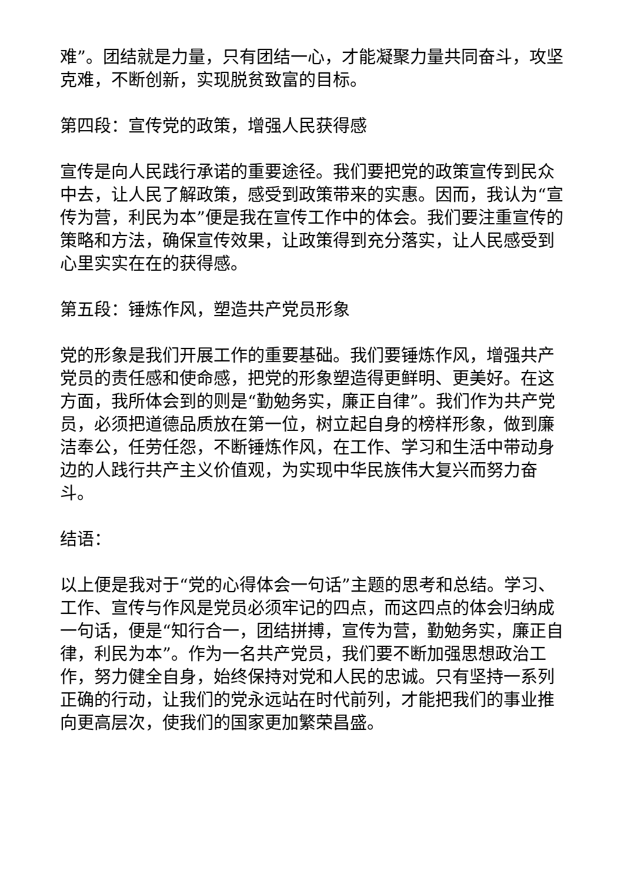难”。团结就是力量，只有团结一心，才能凝聚力量共同奋斗，攻坚克难，不断创新，实现脱贫致富的目标。
第四段：宣传党的政策，增强人民获得感
宣传是向人民践行承诺的重要途径。我们要把党的政策宣传到民众中去，让人民了解政策，感受到政策带来的实惠。因而，我认为“宣传为营，利民为本”便是我在宣传工作中的体会。我们要注重宣传的策略和方法，确保宣传效果，让政策得到充分落实，让人民感受到心里实实在在的获得感。
第五段：锤炼作风，塑造共产党员形象
党的形象是我们开展工作的重要基础。我们要锤炼作风，增强共产党员的责任感和使命感，把党的形象塑造得更鲜明、更美好。在这方面，我所体会到的则是“勤勉务实，廉正自律”。我们作为共产党员，必须把道德品质放在第一位，树立起自身的榜样形象，做到廉洁奉公，任劳任怨，不断锤炼作风，在工作、学习和生活中带动身边的人践行共产主义价值观，为实现中华民族伟大复兴而努力奋斗。
结语：
以上便是我对于“党的心得体会一句话”主题的思考和总结。学习、工作、宣传与作风是党员必须牢记的四点，而这四点的体会归纳成一句话，便是“知行合一，团结拼搏，宣传为营，勤勉务实，廉正自律，利民为本”。作为一名共产党员，我们要不断加强思想政治工作，努力健全自身，始终保持对党和人民的忠诚。只有坚持一系列正确的行动，让我们的党永远站在时代前列，才能把我们的事业推向更高层次，使我们的国家更加繁荣昌盛。